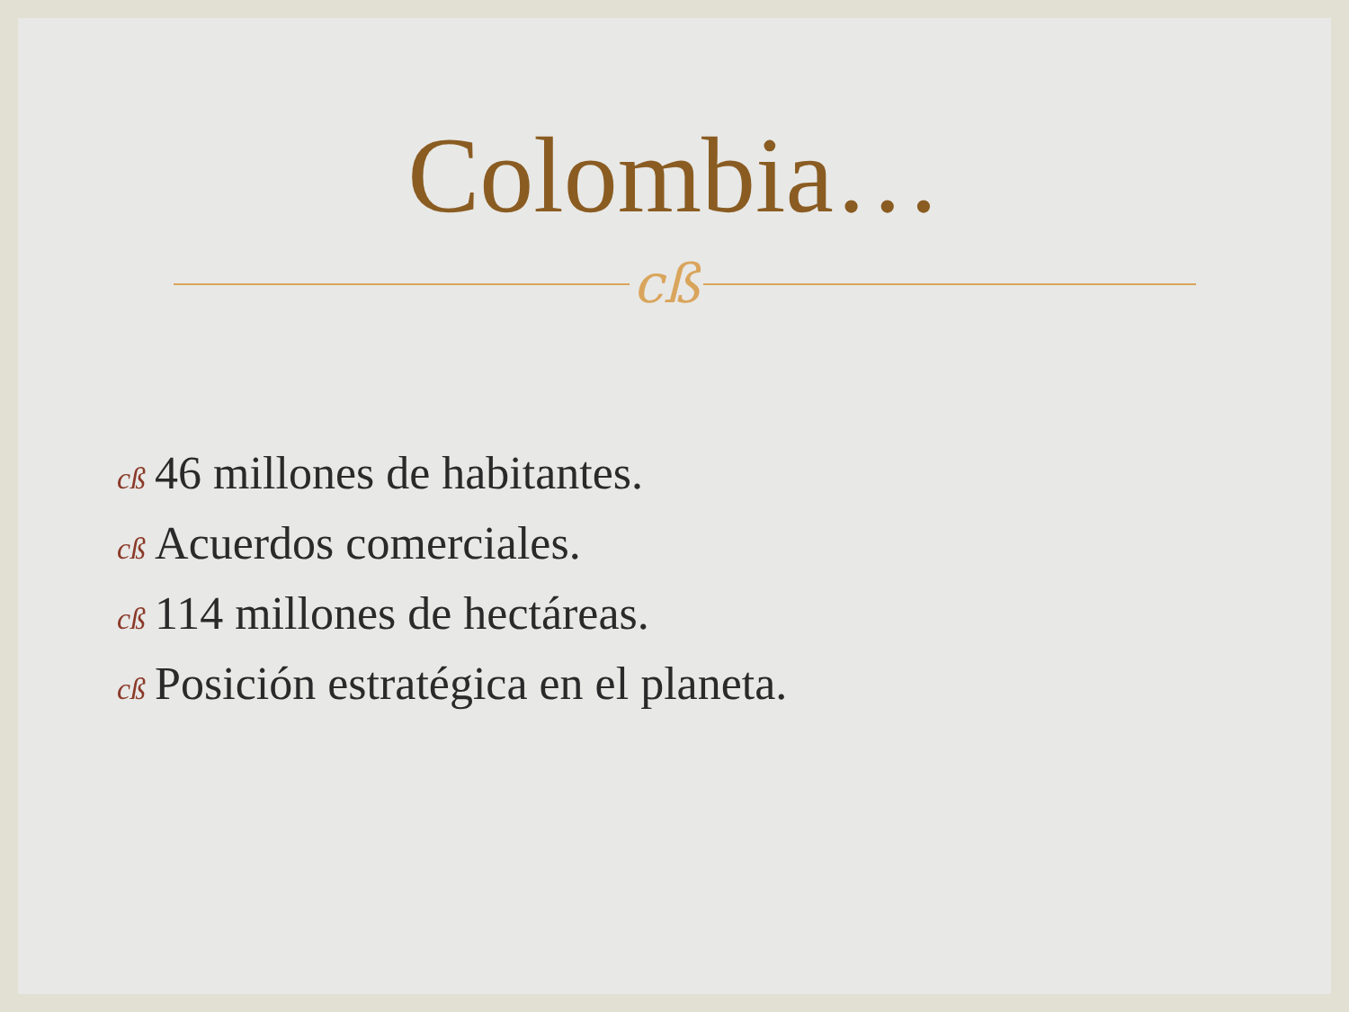Colombia…
cß
cß 46 millones de habitantes.
cß Acuerdos comerciales.
cß 114 millones de hectáreas.
cß Posición estratégica en el planeta.